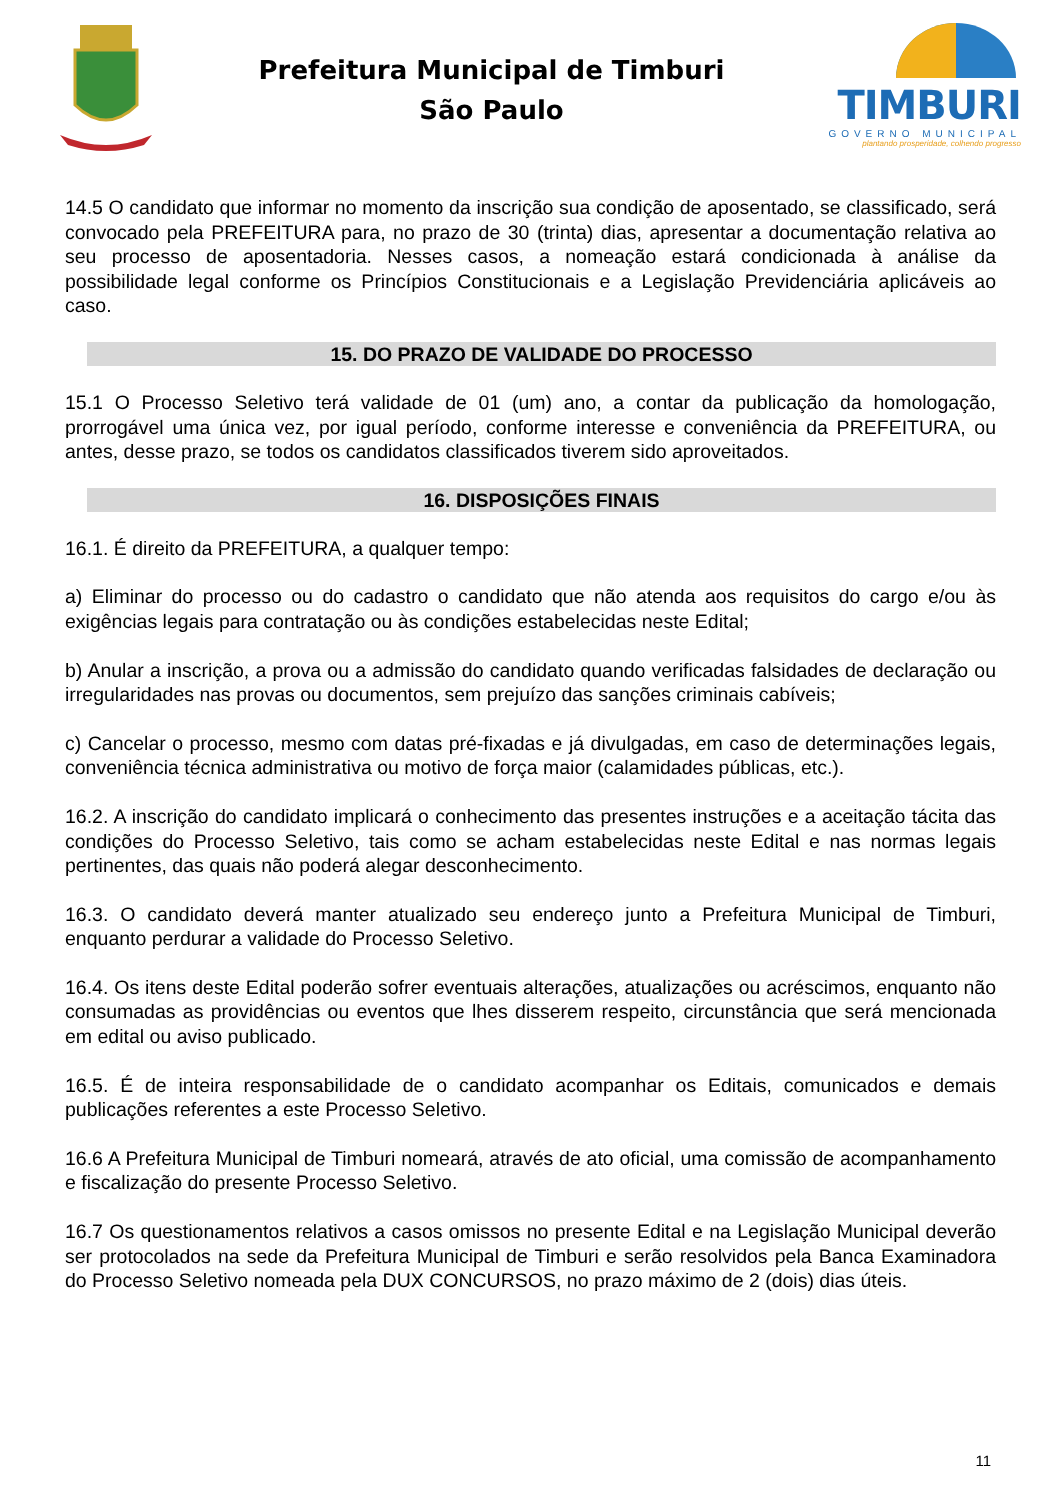Prefeitura Municipal de Timburi
São Paulo
TIMBURI
GOVERNO MUNICIPAL
plantando prosperidade, colhendo progresso
14.5 O candidato que informar no momento da inscrição sua condição de aposentado, se classificado, será convocado pela PREFEITURA para, no prazo de 30 (trinta) dias, apresentar a documentação relativa ao seu processo de aposentadoria. Nesses casos, a nomeação estará condicionada à análise da possibilidade legal conforme os Princípios Constitucionais e a Legislação Previdenciária aplicáveis ao caso.
15. DO PRAZO DE VALIDADE DO PROCESSO
15.1 O Processo Seletivo terá validade de 01 (um) ano, a contar da publicação da homologação, prorrogável uma única vez, por igual período, conforme interesse e conveniência da PREFEITURA, ou antes, desse prazo, se todos os candidatos classificados tiverem sido aproveitados.
16. DISPOSIÇÕES FINAIS
16.1. É direito da PREFEITURA, a qualquer tempo:
a) Eliminar do processo ou do cadastro o candidato que não atenda aos requisitos do cargo e/ou às exigências legais para contratação ou às condições estabelecidas neste Edital;
b) Anular a inscrição, a prova ou a admissão do candidato quando verificadas falsidades de declaração ou irregularidades nas provas ou documentos, sem prejuízo das sanções criminais cabíveis;
c) Cancelar o processo, mesmo com datas pré-fixadas e já divulgadas, em caso de determinações legais, conveniência técnica administrativa ou motivo de força maior (calamidades públicas, etc.).
16.2. A inscrição do candidato implicará o conhecimento das presentes instruções e a aceitação tácita das condições do Processo Seletivo, tais como se acham estabelecidas neste Edital e nas normas legais pertinentes, das quais não poderá alegar desconhecimento.
16.3. O candidato deverá manter atualizado seu endereço junto a Prefeitura Municipal de Timburi, enquanto perdurar a validade do Processo Seletivo.
16.4. Os itens deste Edital poderão sofrer eventuais alterações, atualizações ou acréscimos, enquanto não consumadas as providências ou eventos que lhes disserem respeito, circunstância que será mencionada em edital ou aviso publicado.
16.5. É de inteira responsabilidade de o candidato acompanhar os Editais, comunicados e demais publicações referentes a este Processo Seletivo.
16.6 A Prefeitura Municipal de Timburi nomeará, através de ato oficial, uma comissão de acompanhamento e fiscalização do presente Processo Seletivo.
16.7 Os questionamentos relativos a casos omissos no presente Edital e na Legislação Municipal deverão ser protocolados na sede da Prefeitura Municipal de Timburi e serão resolvidos pela Banca Examinadora do Processo Seletivo nomeada pela DUX CONCURSOS, no prazo máximo de 2 (dois) dias úteis.
11